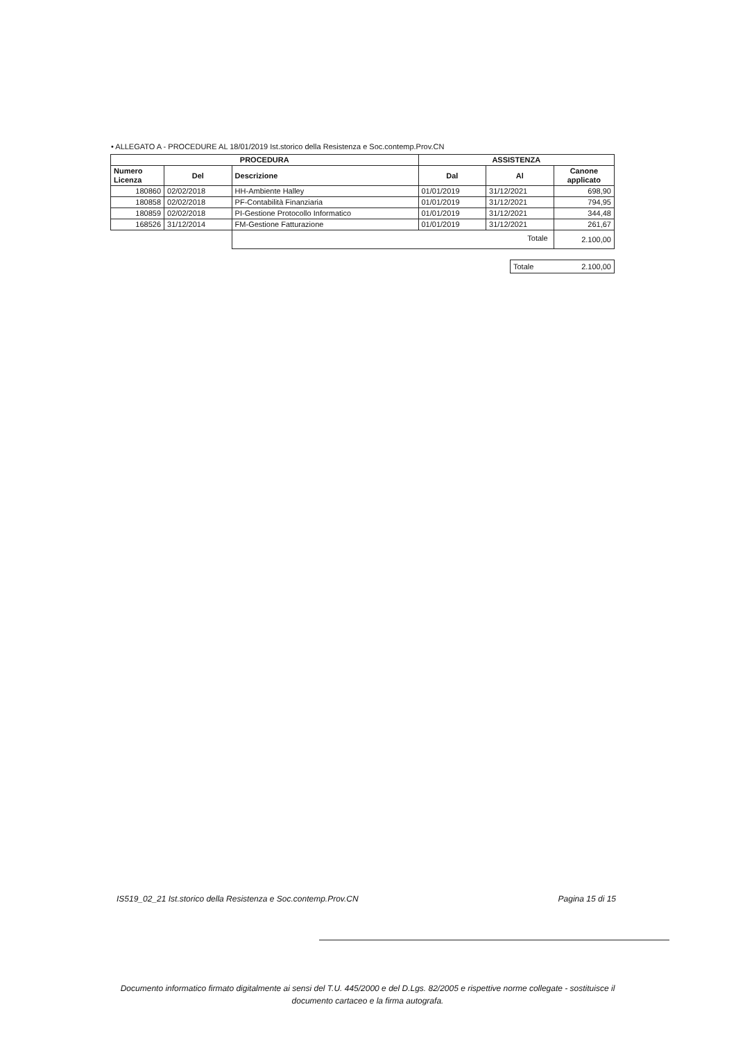• ALLEGATO A - PROCEDURE AL 18/01/2019 Ist.storico della Resistenza e Soc.contemp.Prov.CN
| PROCEDURA | | | ASSISTENZA | | |
| --- | --- | --- | --- | --- | --- |
| Numero Licenza | Del | Descrizione | Dal | Al | Canone applicato |
| 180860 | 02/02/2018 | HH-Ambiente Halley | 01/01/2019 | 31/12/2021 | 698,90 |
| 180858 | 02/02/2018 | PF-Contabilità Finanziaria | 01/01/2019 | 31/12/2021 | 794,95 |
| 180859 | 02/02/2018 | PI-Gestione Protocollo Informatico | 01/01/2019 | 31/12/2021 | 344,48 |
| 168526 | 31/12/2014 | FM-Gestione Fatturazione | 01/01/2019 | 31/12/2021 | 261,67 |
| | | Totale | | | 2.100,00 |
| Totale | 2.100,00 |
IS519_02_21 Ist.storico della Resistenza e Soc.contemp.Prov.CN Pagina 15 di 15
Documento informatico firmato digitalmente ai sensi del T.U. 445/2000 e del D.Lgs. 82/2005 e rispettive norme collegate - sostituisce il
documento cartaceo e la firma autografa.